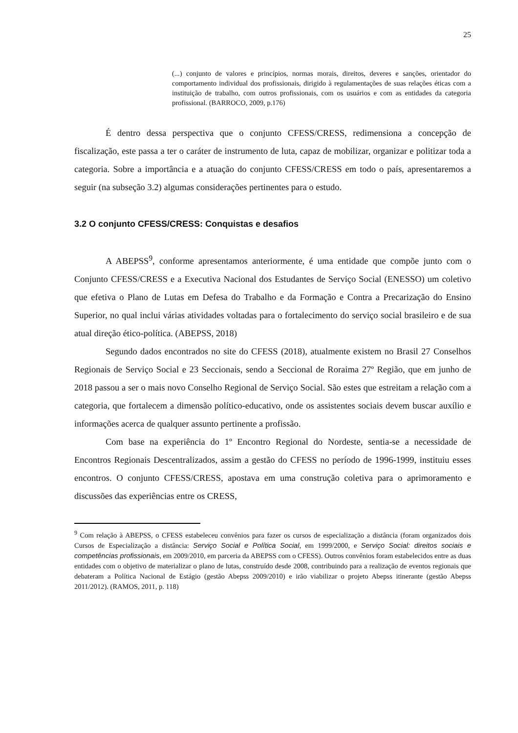25
(...) conjunto de valores e princípios, normas morais, direitos, deveres e sanções, orientador do comportamento individual dos profissionais, dirigido à regulamentações de suas relações éticas com a instituição de trabalho, com outros profissionais, com os usuários e com as entidades da categoria profissional. (BARROCO, 2009, p.176)
É dentro dessa perspectiva que o conjunto CFESS/CRESS, redimensiona a concepção de fiscalização, este passa a ter o caráter de instrumento de luta, capaz de mobilizar, organizar e politizar toda a categoria. Sobre a importância e a atuação do conjunto CFESS/CRESS em todo o país, apresentaremos a seguir (na subseção 3.2) algumas considerações pertinentes para o estudo.
3.2 O conjunto CFESS/CRESS: Conquistas e desafios
A ABEPSS<sup>9</sup>, conforme apresentamos anteriormente, é uma entidade que compõe junto com o Conjunto CFESS/CRESS e a Executiva Nacional dos Estudantes de Serviço Social (ENESSO) um coletivo que efetiva o Plano de Lutas em Defesa do Trabalho e da Formação e Contra a Precarização do Ensino Superior, no qual inclui várias atividades voltadas para o fortalecimento do serviço social brasileiro e de sua atual direção ético-política. (ABEPSS, 2018)
Segundo dados encontrados no site do CFESS (2018), atualmente existem no Brasil 27 Conselhos Regionais de Serviço Social e 23 Seccionais, sendo a Seccional de Roraima 27º Região, que em junho de 2018 passou a ser o mais novo Conselho Regional de Serviço Social. São estes que estreitam a relação com a categoria, que fortalecem a dimensão político-educativo, onde os assistentes sociais devem buscar auxílio e informações acerca de qualquer assunto pertinente a profissão.
Com base na experiência do 1º Encontro Regional do Nordeste, sentia-se a necessidade de Encontros Regionais Descentralizados, assim a gestão do CFESS no período de 1996-1999, instituiu esses encontros. O conjunto CFESS/CRESS, apostava em uma construção coletiva para o aprimoramento e discussões das experiências entre os CRESS,
<sup>9</sup> Com relação à ABEPSS, o CFESS estabeleceu convênios para fazer os cursos de especialização a distância (foram organizados dois Cursos de Especialização a distância: Serviço Social e Política Social, em 1999/2000, e Serviço Social: direitos sociais e competências profissionais, em 2009/2010, em parceria da ABEPSS com o CFESS). Outros convênios foram estabelecidos entre as duas entidades com o objetivo de materializar o plano de lutas, construído desde 2008, contribuindo para a realização de eventos regionais que debateram a Política Nacional de Estágio (gestão Abepss 2009/2010) e irão viabilizar o projeto Abepss itinerante (gestão Abepss 2011/2012). (RAMOS, 2011, p. 118)